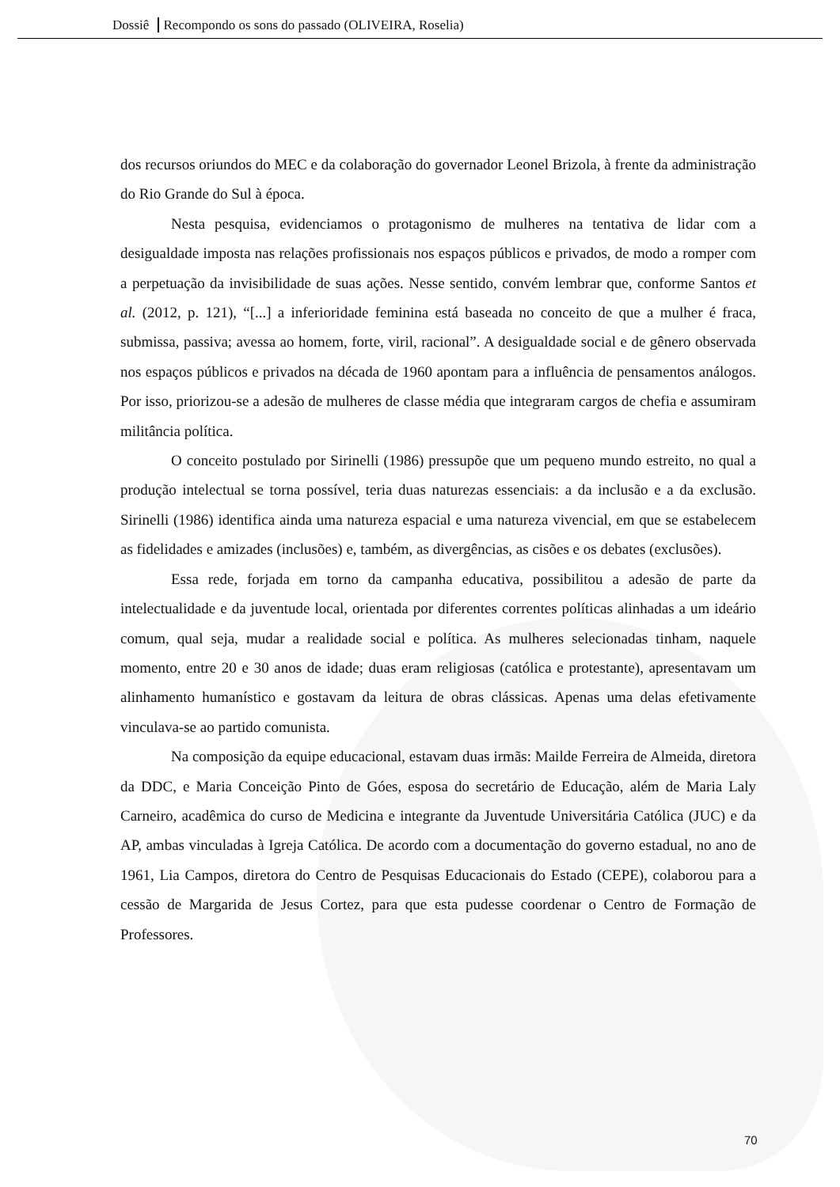Dossiê Recompondo os sons do passado (OLIVEIRA, Roselia)
dos recursos oriundos do MEC e da colaboração do governador Leonel Brizola, à frente da administração do Rio Grande do Sul à época.
Nesta pesquisa, evidenciamos o protagonismo de mulheres na tentativa de lidar com a desigualdade imposta nas relações profissionais nos espaços públicos e privados, de modo a romper com a perpetuação da invisibilidade de suas ações. Nesse sentido, convém lembrar que, conforme Santos et al. (2012, p. 121), “[...] a inferioridade feminina está baseada no conceito de que a mulher é fraca, submissa, passiva; avessa ao homem, forte, viril, racional”. A desigualdade social e de gênero observada nos espaços públicos e privados na década de 1960 apontam para a influência de pensamentos análogos. Por isso, priorizou-se a adesão de mulheres de classe média que integraram cargos de chefia e assumiram militância política.
O conceito postulado por Sirinelli (1986) pressupõe que um pequeno mundo estreito, no qual a produção intelectual se torna possível, teria duas naturezas essenciais: a da inclusão e a da exclusão. Sirinelli (1986) identifica ainda uma natureza espacial e uma natureza vivencial, em que se estabelecem as fidelidades e amizades (inclusões) e, também, as divergências, as cisões e os debates (exclusões).
Essa rede, forjada em torno da campanha educativa, possibilitou a adesão de parte da intelectualidade e da juventude local, orientada por diferentes correntes políticas alinhadas a um ideário comum, qual seja, mudar a realidade social e política. As mulheres selecionadas tinham, naquele momento, entre 20 e 30 anos de idade; duas eram religiosas (católica e protestante), apresentavam um alinhamento humanístico e gostavam da leitura de obras clássicas. Apenas uma delas efetivamente vinculava-se ao partido comunista.
Na composição da equipe educacional, estavam duas irmãs: Mailde Ferreira de Almeida, diretora da DDC, e Maria Conceição Pinto de Góes, esposa do secretário de Educação, além de Maria Laly Carneiro, acadêmica do curso de Medicina e integrante da Juventude Universitária Católica (JUC) e da AP, ambas vinculadas à Igreja Católica. De acordo com a documentação do governo estadual, no ano de 1961, Lia Campos, diretora do Centro de Pesquisas Educacionais do Estado (CEPE), colaborou para a cessão de Margarida de Jesus Cortez, para que esta pudesse coordenar o Centro de Formação de Professores.
70